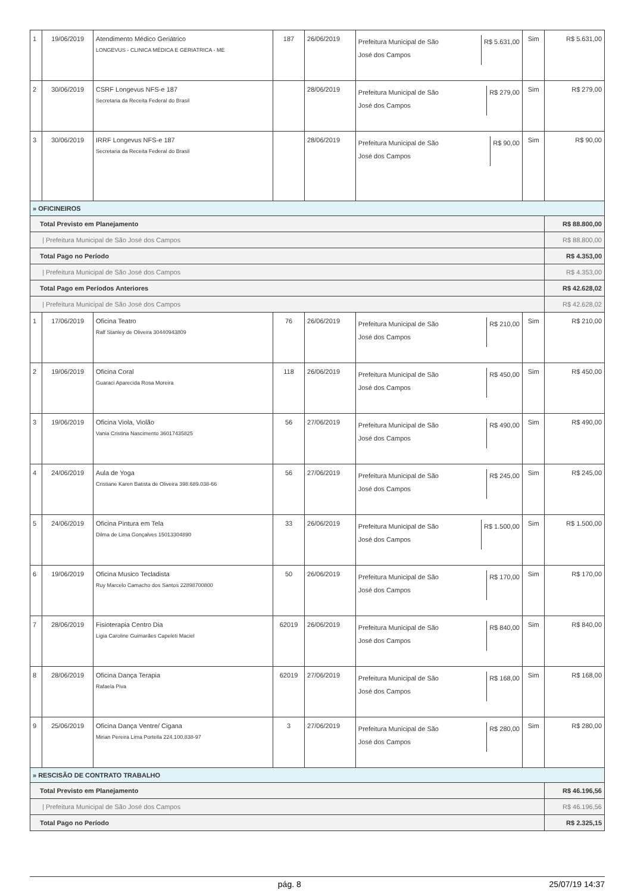| 1 | 19/06/2019 | Atendimento Médico Geriátrico LONGEVUS - CLINICA MÉDICA E GERIATRICA - ME | 187 | 26/06/2019 | Prefeitura Municipal de São José dos Campos R$ 5.631,00 | Sim | R$ 5.631,00 |
| 2 | 30/06/2019 | CSRF Longevus NFS-e 187 Secretaria da Receita Federal do Brasil | | 28/06/2019 | Prefeitura Municipal de São José dos Campos R$ 279,00 | Sim | R$ 279,00 |
| 3 | 30/06/2019 | IRRF Longevus NFS-e 187 Secretaria da Receita Federal do Brasil | | 28/06/2019 | Prefeitura Municipal de São José dos Campos R$ 90,00 | Sim | R$ 90,00 |
| » OFICINEIROS | | | | | | | |
| Total Previsto em Planejamento | | | | | | | R$ 88.800,00 |
| / Prefeitura Municipal de São José dos Campos | | | | | | | R$ 88.800,00 |
| Total Pago no Período | | | | | | | R$ 4.353,00 |
| / Prefeitura Municipal de São José dos Campos | | | | | | | R$ 4.353,00 |
| Total Pago em Períodos Anteriores | | | | | | | R$ 42.628,02 |
| / Prefeitura Municipal de São José dos Campos | | | | | | | R$ 42.628,02 |
| 1 | 17/06/2019 | Oficina Teatro Ralf Stanley de Oliveira 30440943809 | 76 | 26/06/2019 | Prefeitura Municipal de São José dos Campos R$ 210,00 | Sim | R$ 210,00 |
| 2 | 19/06/2019 | Oficina Coral Guaraci Aparecida Rosa Moreira | 118 | 26/06/2019 | Prefeitura Municipal de São José dos Campos R$ 450,00 | Sim | R$ 450,00 |
| 3 | 19/06/2019 | Oficina Viola, Violão Vania Cristina Nascimento 36017435825 | 56 | 27/06/2019 | Prefeitura Municipal de São José dos Campos R$ 490,00 | Sim | R$ 490,00 |
| 4 | 24/06/2019 | Aula de Yoga Cristiane Karen Batista de Oliveira 398.689.038-66 | 56 | 27/06/2019 | Prefeitura Municipal de São José dos Campos R$ 245,00 | Sim | R$ 245,00 |
| 5 | 24/06/2019 | Oficina Pintura em Tela Dilma de Lima Gonçalves 15013304890 | 33 | 26/06/2019 | Prefeitura Municipal de São José dos Campos R$ 1.500,00 | Sim | R$ 1.500,00 |
| 6 | 19/06/2019 | Oficina Musico Tecladista Ruy Marcelo Camacho dos Santos 22898700800 | 50 | 26/06/2019 | Prefeitura Municipal de São José dos Campos R$ 170,00 | Sim | R$ 170,00 |
| 7 | 28/06/2019 | Fisioterapia Centro Dia Ligia Caroline Guimarães Capeleti Maciel | 62019 | 26/06/2019 | Prefeitura Municipal de São José dos Campos R$ 840,00 | Sim | R$ 840,00 |
| 8 | 28/06/2019 | Oficina Dança Terapia Rafaela Piva | 62019 | 27/06/2019 | Prefeitura Municipal de São José dos Campos R$ 168,00 | Sim | R$ 168,00 |
| 9 | 25/06/2019 | Oficina Dança Ventre/ Cigana Mirian Pereira Lima Portella 224.100.838-97 | 3 | 27/06/2019 | Prefeitura Municipal de São José dos Campos R$ 280,00 | Sim | R$ 280,00 |
| » RESCISÃO DE CONTRATO TRABALHO | | | | | | | |
| Total Previsto em Planejamento | | | | | | | R$ 46.196,56 |
| / Prefeitura Municipal de São José dos Campos | | | | | | | R$ 46.196,56 |
| Total Pago no Período | | | | | | | R$ 2.325,15 |
pág. 8 25/07/19 14:37